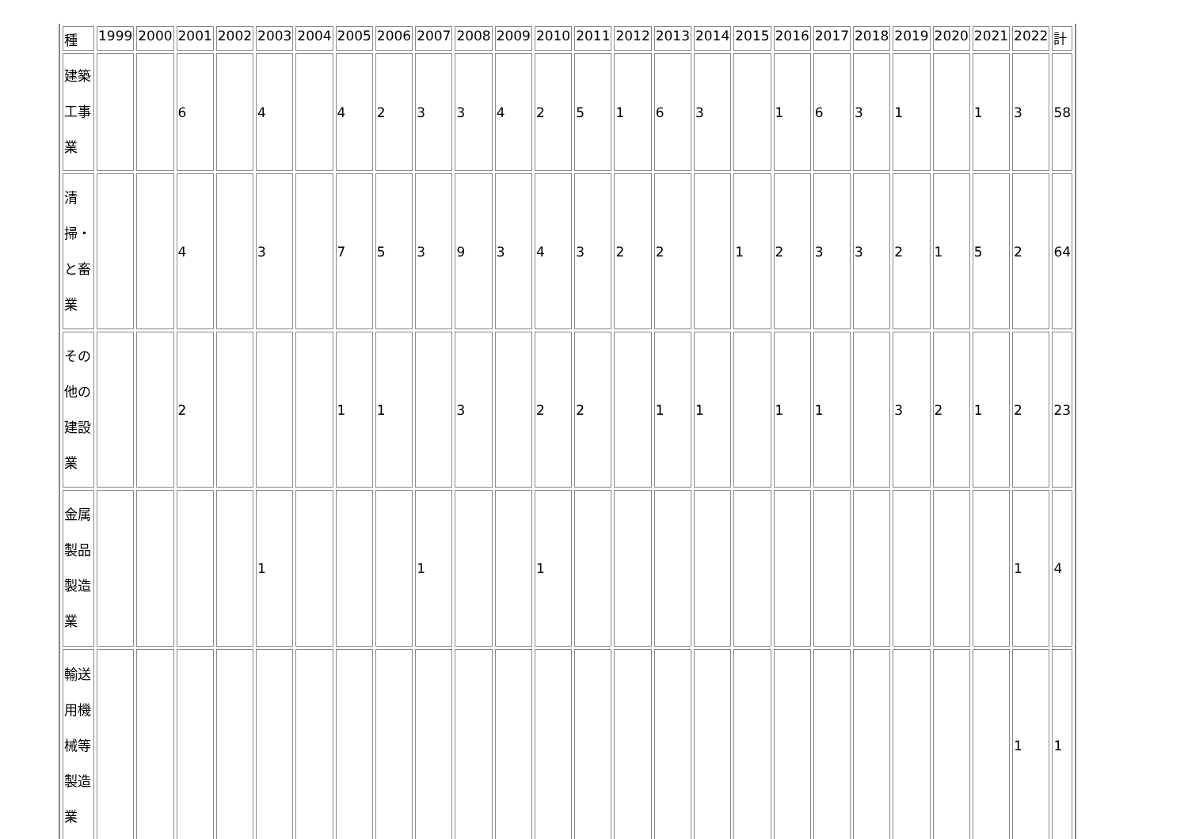| 種 | 1999 | 2000 | 2001 | 2002 | 2003 | 2004 | 2005 | 2006 | 2007 | 2008 | 2009 | 2010 | 2011 | 2012 | 2013 | 2014 | 2015 | 2016 | 2017 | 2018 | 2019 | 2020 | 2021 | 2022 | 計 |
| --- | --- | --- | --- | --- | --- | --- | --- | --- | --- | --- | --- | --- | --- | --- | --- | --- | --- | --- | --- | --- | --- | --- | --- | --- | --- |
| 建築工事業 | | | 6 | | 4 | | 4 | 2 | 3 | 3 | 4 | 2 | 5 | 1 | 6 | 3 | | 1 | 6 | 3 | 1 | | 1 | 3 | 58 |
| 清掃・と畜業 | | | 4 | | 3 | | 7 | 5 | 3 | 9 | 3 | 4 | 3 | 2 | 2 | | 1 | 2 | 3 | 3 | 2 | 1 | 5 | 2 | 64 |
| その他の建設業 | | | 2 | | | | 1 | 1 | | 3 | | 2 | 2 | | 1 | 1 | | 1 | 1 | | 3 | 2 | 1 | 2 | 23 |
| 金属製品製造業 | | | | | 1 | | | | 1 | | | 1 | | | | | | | | | | | | 1 | 4 |
| 輸送用機械等製造業 | | | | | | | | | | | | | | | | | | | | | | | | 1 | 1 |